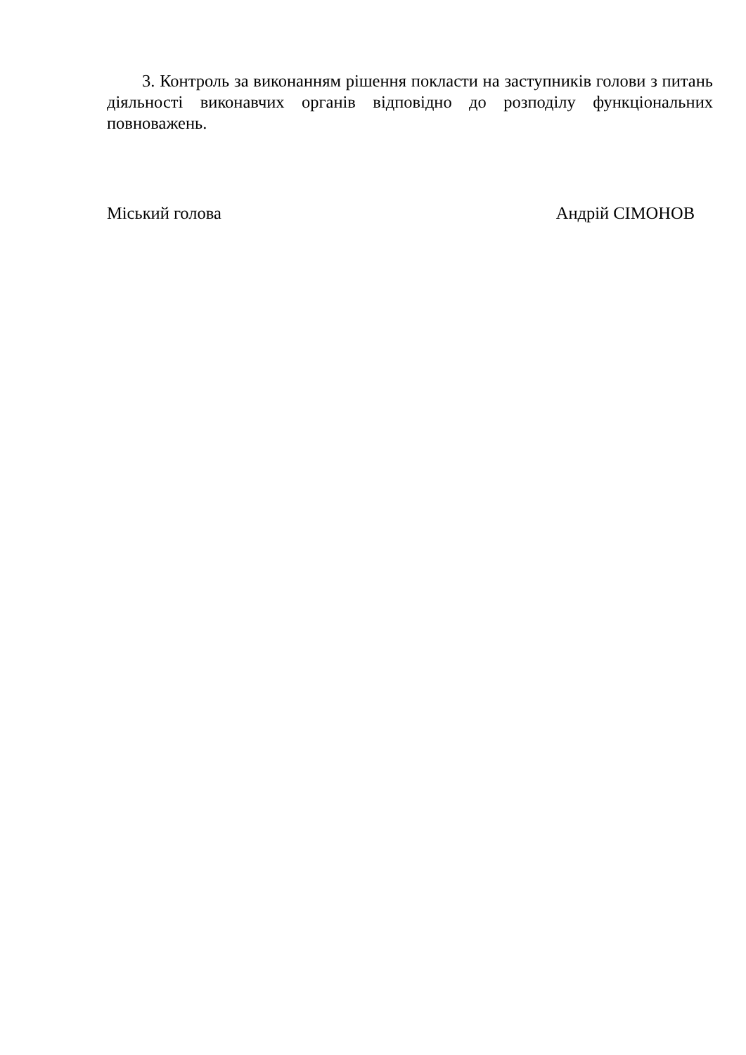3. Контроль за виконанням рішення покласти на заступників голови з питань діяльності виконавчих органів відповідно до розподілу функціональних повноважень.
Міський голова Андрій СІМОНОВ